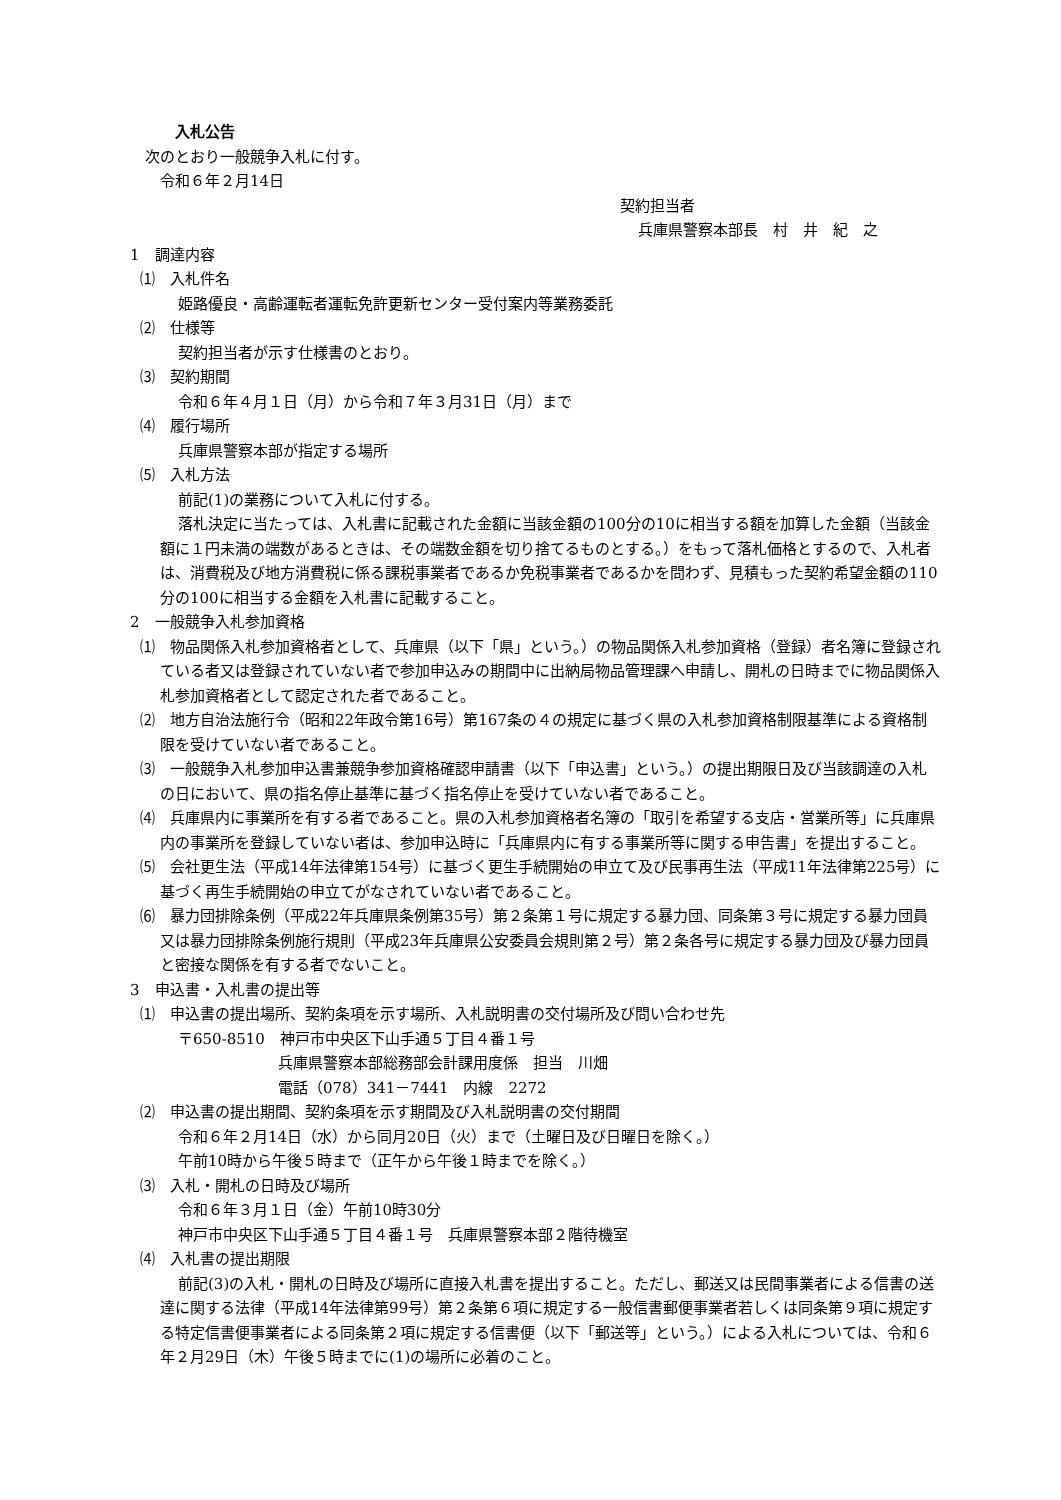入札公告
次のとおり一般競争入札に付す。
令和６年２月14日
契約担当者
兵庫県警察本部長　村　井　紀　之
1　調達内容
⑴　入札件名
姫路優良・高齢運転者運転免許更新センター受付案内等業務委託
⑵　仕様等
契約担当者が示す仕様書のとおり。
⑶　契約期間
令和６年４月１日（月）から令和７年３月31日（月）まで
⑷　履行場所
兵庫県警察本部が指定する場所
⑸　入札方法
前記(1)の業務について入札に付する。
落札決定に当たっては、入札書に記載された金額に当該金額の100分の10に相当する額を加算した金額（当該金額に１円未満の端数があるときは、その端数金額を切り捨てるものとする。）をもって落札価格とするので、入札者は、消費税及び地方消費税に係る課税事業者であるか免税事業者であるかを問わず、見積もった契約希望金額の110分の100に相当する金額を入札書に記載すること。
2　一般競争入札参加資格
⑴　物品関係入札参加資格者として、兵庫県（以下「県」という。）の物品関係入札参加資格（登録）者名簿に登録されている者又は登録されていない者で参加申込みの期間中に出納局物品管理課へ申請し、開札の日時までに物品関係入札参加資格者として認定された者であること。
⑵　地方自治法施行令（昭和22年政令第16号）第167条の４の規定に基づく県の入札参加資格制限基準による資格制限を受けていない者であること。
⑶　一般競争入札参加申込書兼競争参加資格確認申請書（以下「申込書」という。）の提出期限日及び当該調達の入札の日において、県の指名停止基準に基づく指名停止を受けていない者であること。
⑷　兵庫県内に事業所を有する者であること。県の入札参加資格者名簿の「取引を希望する支店・営業所等」に兵庫県内の事業所を登録していない者は、参加申込時に「兵庫県内に有する事業所等に関する申告書」を提出すること。
⑸　会社更生法（平成14年法律第154号）に基づく更生手続開始の申立て及び民事再生法（平成11年法律第225号）に基づく再生手続開始の申立てがなされていない者であること。
⑹　暴力団排除条例（平成22年兵庫県条例第35号）第２条第１号に規定する暴力団、同条第３号に規定する暴力団員又は暴力団排除条例施行規則（平成23年兵庫県公安委員会規則第２号）第２条各号に規定する暴力団及び暴力団員と密接な関係を有する者でないこと。
3　申込書・入札書の提出等
⑴　申込書の提出場所、契約条項を示す場所、入札説明書の交付場所及び問い合わせ先
〒650-8510　神戸市中央区下山手通５丁目４番１号
兵庫県警察本部総務部会計課用度係　担当　川畑
電話（078）341－7441　内線　2272
⑵　申込書の提出期間、契約条項を示す期間及び入札説明書の交付期間
令和６年２月14日（水）から同月20日（火）まで（土曜日及び日曜日を除く。）
午前10時から午後５時まで（正午から午後１時までを除く。）
⑶　入札・開札の日時及び場所
令和６年３月１日（金）午前10時30分
神戸市中央区下山手通５丁目４番１号　兵庫県警察本部２階待機室
⑷　入札書の提出期限
前記(3)の入札・開札の日時及び場所に直接入札書を提出すること。ただし、郵送又は民間事業者による信書の送達に関する法律（平成14年法律第99号）第２条第６項に規定する一般信書郵便事業者若しくは同条第９項に規定する特定信書便事業者による同条第２項に規定する信書便（以下「郵送等」という。）による入札については、令和６年２月29日（木）午後５時までに(1)の場所に必着のこと。